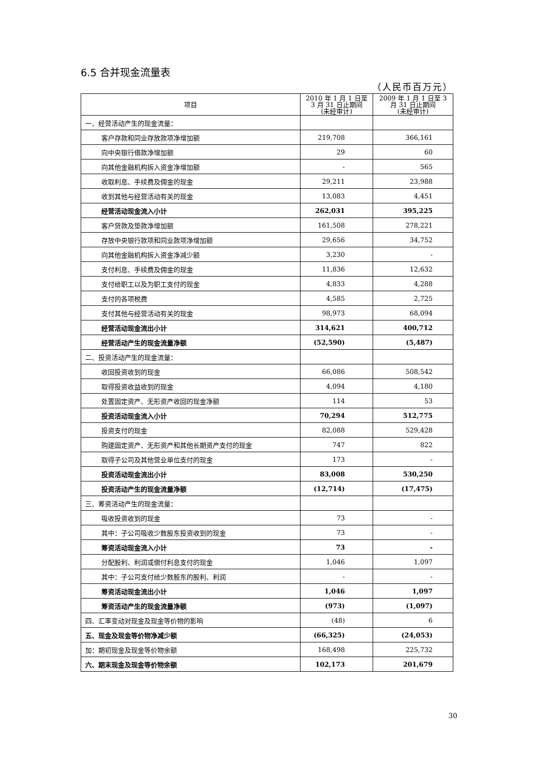6.5 合并现金流量表
（人民币百万元）
| 项目 | 2010 年 1 月 1 日至 3 月 31 日止期间 (未经审计) | 2009 年 1 月 1 日至 3 月 31 日止期间 (未经审计) |
| --- | --- | --- |
| 一、经营活动产生的现金流量： | | |
| 客户存款和同业存放款项净增加额 | 219,708 | 366,161 |
| 向中央银行借款净增加额 | 29 | 60 |
| 向其他金融机构拆入资金净增加额 | - | 565 |
| 收取利息、手续费及佣金的现金 | 29,211 | 23,988 |
| 收到其他与经营活动有关的现金 | 13,083 | 4,451 |
| 经营活动现金流入小计 | 262,031 | 395,225 |
| 客户贷款及垫款净增加额 | 161,508 | 278,221 |
| 存放中央银行款项和同业款项净增加额 | 29,656 | 34,752 |
| 向其他金融机构拆入资金净减少额 | 3,230 | - |
| 支付利息、手续费及佣金的现金 | 11,836 | 12,632 |
| 支付给职工以及为职工支付的现金 | 4,833 | 4,288 |
| 支付的各项税费 | 4,585 | 2,725 |
| 支付其他与经营活动有关的现金 | 98,973 | 68,094 |
| 经营活动现金流出小计 | 314,621 | 400,712 |
| 经营活动产生的现金流量净额 | (52,590) | (5,487) |
| 二、投资活动产生的现金流量： | | |
| 收回投资收到的现金 | 66,086 | 508,542 |
| 取得投资收益收到的现金 | 4,094 | 4,180 |
| 处置固定资产、无形资产收回的现金净额 | 114 | 53 |
| 投资活动现金流入小计 | 70,294 | 512,775 |
| 投资支付的现金 | 82,088 | 529,428 |
| 购建固定资产、无形资产和其他长期资产支付的现金 | 747 | 822 |
| 取得子公司及其他营业单位支付的现金 | 173 | - |
| 投资活动现金流出小计 | 83,008 | 530,250 |
| 投资活动产生的现金流量净额 | (12,714) | (17,475) |
| 三、筹资活动产生的现金流量： | | |
| 吸收投资收到的现金 | 73 | - |
| 其中：子公司吸收少数股东投资收到的现金 | 73 | - |
| 筹资活动现金流入小计 | 73 | - |
| 分配股利、利润或偿付利息支付的现金 | 1,046 | 1,097 |
| 其中：子公司支付给少数股东的股利、利润 | - | - |
| 筹资活动现金流出小计 | 1,046 | 1,097 |
| 筹资活动产生的现金流量净额 | (973) | (1,097) |
| 四、汇率变动对现金及现金等价物的影响 | (48) | 6 |
| 五、现金及现金等价物净减少额 | (66,325) | (24,053) |
| 加：期初现金及现金等价物余额 | 168,498 | 225,732 |
| 六、期末现金及现金等价物余额 | 102,173 | 201,679 |
30